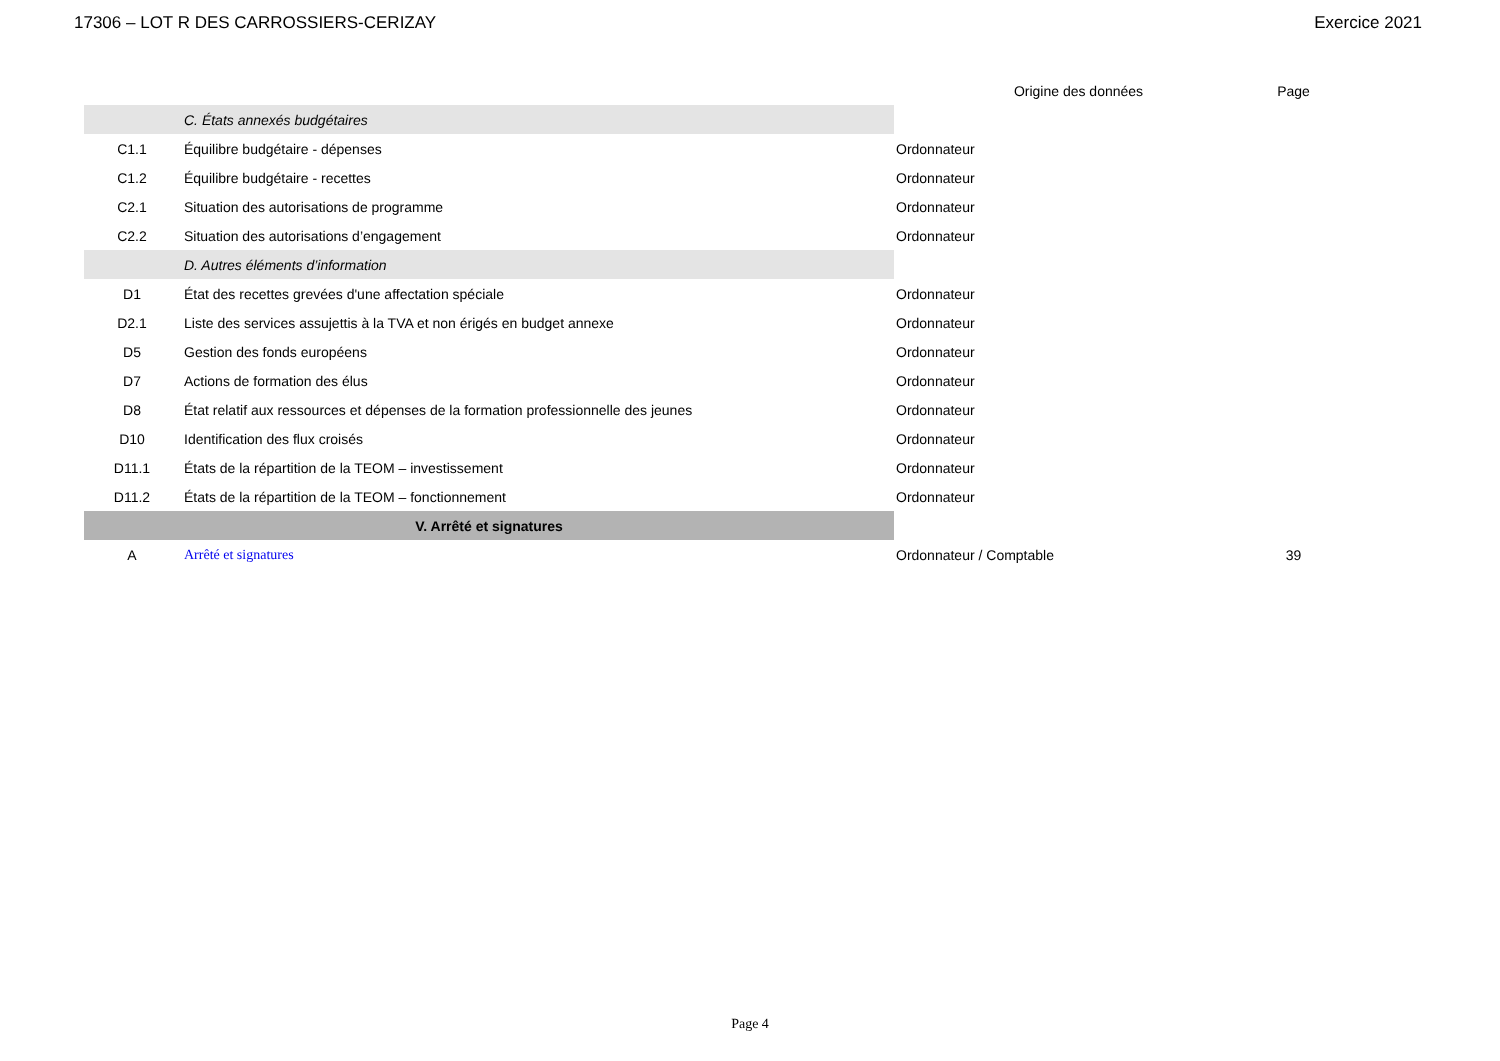17306 – LOT R DES CARROSSIERS-CERIZAY Exercice 2021
| | | Origine des données | Page |
| --- | --- | --- | --- |
| | C. États annexés budgétaires | | |
| C1.1 | Équilibre budgétaire - dépenses | Ordonnateur | |
| C1.2 | Équilibre budgétaire - recettes | Ordonnateur | |
| C2.1 | Situation des autorisations de programme | Ordonnateur | |
| C2.2 | Situation des autorisations d’engagement | Ordonnateur | |
| | D. Autres éléments d’information | | |
| D1 | État des recettes grevées d'une affectation spéciale | Ordonnateur | |
| D2.1 | Liste des services assujettis à la TVA et non érigés en budget annexe | Ordonnateur | |
| D5 | Gestion des fonds européens | Ordonnateur | |
| D7 | Actions de formation des élus | Ordonnateur | |
| D8 | État relatif aux ressources et dépenses de la formation professionnelle des jeunes | Ordonnateur | |
| D10 | Identification des flux croisés | Ordonnateur | |
| D11.1 | États de la répartition de la TEOM – investissement | Ordonnateur | |
| D11.2 | États de la répartition de la TEOM – fonctionnement | Ordonnateur | |
| V. Arrêté et signatures | | | |
| A | Arrêté et signatures | Ordonnateur / Comptable | 39 |
Page 4